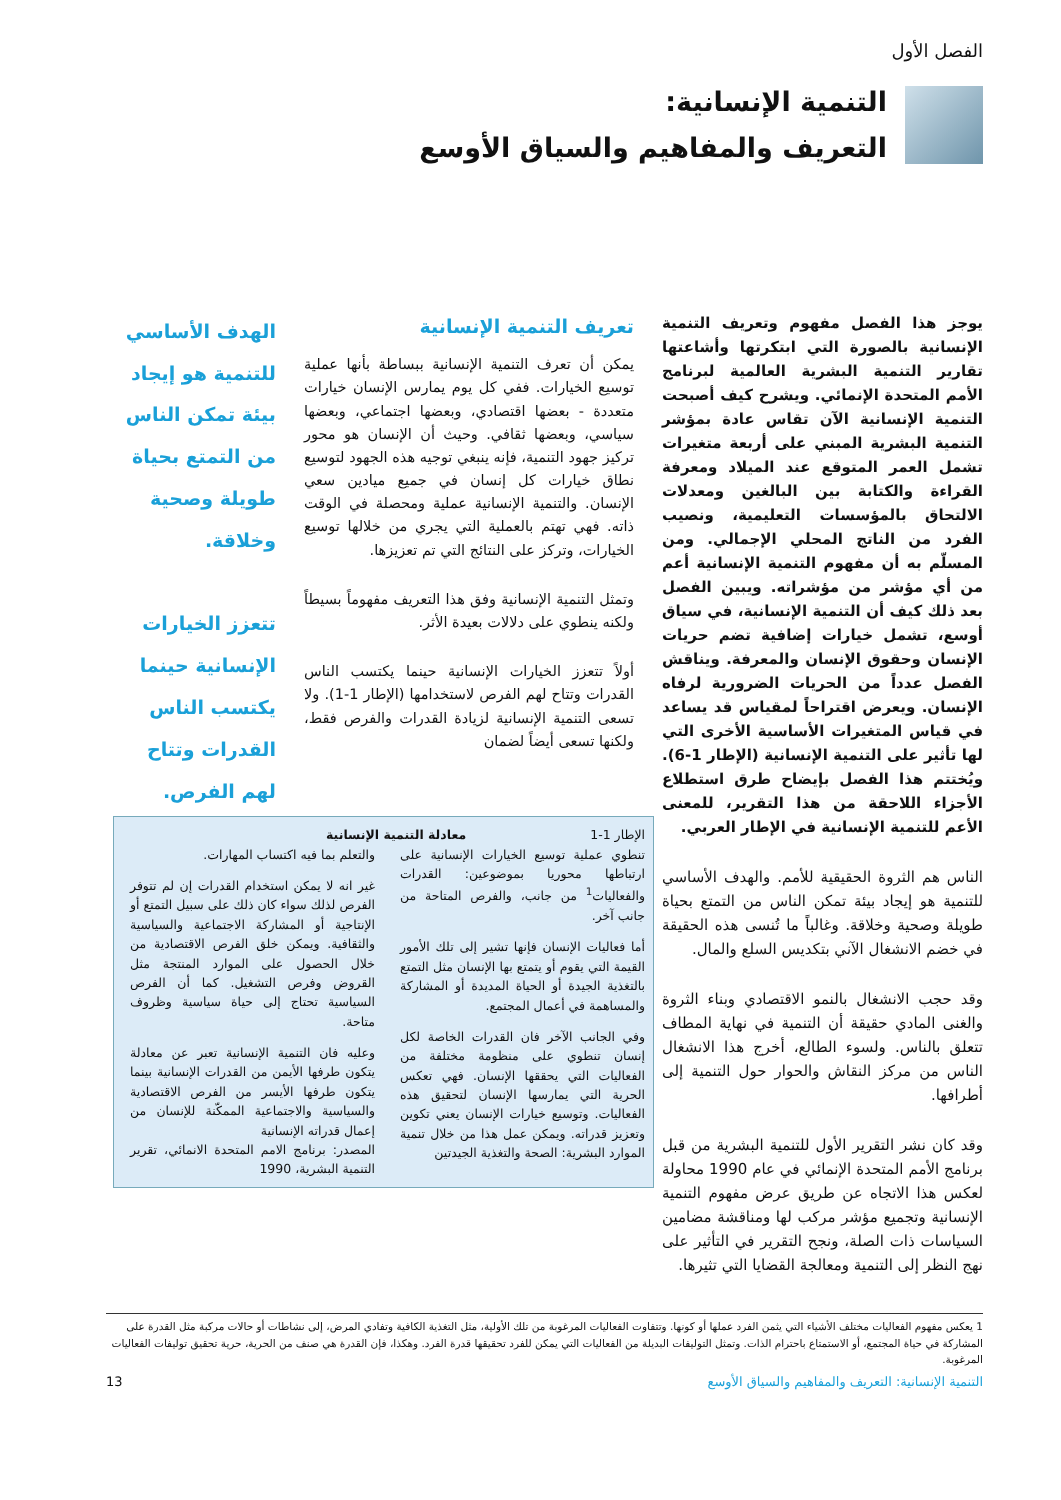الفصل الأول
التنمية الإنسانية:
التعريف والمفاهيم والسياق الأوسع
يوجز هذا الفصل مفهوم وتعريف التنمية الإنسانية بالصورة التي ابتكرتها وأشاعتها تقارير التنمية البشرية العالمية لبرنامج الأمم المتحدة الإنمائي. ويشرح كيف أصبحت التنمية الإنسانية الآن تقاس عادة بمؤشر التنمية البشرية المبني على أربعة متغيرات تشمل العمر المتوقع عند الميلاد ومعرفة القراءة والكتابة بين البالغين ومعدلات الالتحاق بالمؤسسات التعليمية، ونصيب الفرد من الناتج المحلي الإجمالي. ومن المسلّم به أن مفهوم التنمية الإنسانية أعم من أي مؤشر من مؤشراته. ويبين الفصل بعد ذلك كيف أن التنمية الإنسانية، في سياق أوسع، تشمل خيارات إضافية تضم حريات الإنسان وحقوق الإنسان والمعرفة. ويناقش الفصل عدداً من الحريات الضرورية لرفاه الإنسان. ويعرض اقتراحاً لمقياس قد يساعد في قياس المتغيرات الأساسية الأخرى التي لها تأثير على التنمية الإنسانية (الإطار 1-6). ويُختتم هذا الفصل بإيضاح طرق استطلاع الأجزاء اللاحقة من هذا التقرير، للمعنى الأعم للتنمية الإنسانية في الإطار العربي.
الناس هم الثروة الحقيقية للأمم. والهدف الأساسي للتنمية هو إيجاد بيئة تمكن الناس من التمتع بحياة طويلة وصحية وخلاقة. وغالباً ما تُنسى هذه الحقيقة في خضم الانشغال الآني بتكديس السلع والمال.
وقد حجب الانشغال بالنمو الاقتصادي وبناء الثروة والغنى المادي حقيقة أن التنمية في نهاية المطاف تتعلق بالناس. ولسوء الطالع، أخرج هذا الانشغال الناس من مركز النقاش والحوار حول التنمية إلى أطرافها.
وقد كان نشر التقرير الأول للتنمية البشرية من قبل برنامج الأمم المتحدة الإنمائي في عام 1990 محاولة لعكس هذا الاتجاه عن طريق عرض مفهوم التنمية الإنسانية وتجميع مؤشر مركب لها ومناقشة مضامين السياسات ذات الصلة، ونجح التقرير في التأثير على نهج النظر إلى التنمية ومعالجة القضايا التي تثيرها.
تعريف التنمية الإنسانية
يمكن أن تعرف التنمية الإنسانية ببساطة بأنها عملية توسيع الخيارات. ففي كل يوم يمارس الإنسان خيارات متعددة - بعضها اقتصادي، وبعضها اجتماعي، وبعضها سياسي، وبعضها ثقافي. وحيث أن الإنسان هو محور تركيز جهود التنمية، فإنه ينبغي توجيه هذه الجهود لتوسيع نطاق خيارات كل إنسان في جميع ميادين سعي الإنسان. والتنمية الإنسانية عملية ومحصلة في الوقت ذاته. فهي تهتم بالعملية التي يجري من خلالها توسيع الخيارات، وتركز على النتائج التي تم تعزيزها.
وتمثل التنمية الإنسانية وفق هذا التعريف مفهوماً بسيطاً ولكنه ينطوي على دلالات بعيدة الأثر.
أولاً تتعزز الخيارات الإنسانية حينما يكتسب الناس القدرات وتتاح لهم الفرص لاستخدامها (الإطار 1-1). ولا تسعى التنمية الإنسانية لزيادة القدرات والفرص فقط، ولكنها تسعى أيضاً لضمان
الهدف الأساسي للتنمية هو إيجاد بيئة تمكن الناس من التمتع بحياة طويلة وصحية وخلاقة.
تتعزز الخيارات الإنسانية حينما يكتسب الناس القدرات وتتاح لهم الفرص.
الإطار 1-1 معادلة التنمية الإنسانية
تنطوي عملية توسيع الخيارات الإنسانية على ارتباطها محوريا بموضوعين: القدرات والفعاليات<sup>1</sup> من جانب، والفرص المتاحة من جانب آخر.
أما فعاليات الإنسان فإنها تشير إلى تلك الأمور القيمة التي يقوم أو يتمتع بها الإنسان مثل التمتع بالتغذية الجيدة أو الحياة المديدة أو المشاركة والمساهمة في أعمال المجتمع.
وفي الجانب الآخر فان القدرات الخاصة لكل إنسان تنطوي على منظومة مختلفة من الفعاليات التي يحققها الإنسان. فهي تعكس الحرية التي يمارسها الإنسان لتحقيق هذه الفعاليات. وتوسيع خيارات الإنسان يعني تكوين وتعزيز قدراته. ويمكن عمل هذا من خلال تنمية الموارد البشرية: الصحة والتغذية الجيدتين
والتعلم بما فيه اكتساب المهارات.
غير انه لا يمكن استخدام القدرات إن لم تتوفر الفرص لذلك سواء كان ذلك على سبيل التمتع أو الإنتاجية أو المشاركة الاجتماعية والسياسية والثقافية. ويمكن خلق الفرص الاقتصادية من خلال الحصول على الموارد المنتجة مثل القروض وفرص التشغيل. كما أن الفرص السياسية تحتاج إلى حياة سياسية وظروف متاحة.
وعليه فان التنمية الإنسانية تعبر عن معادلة يتكون طرفها الأيمن من القدرات الإنسانية بينما يتكون طرفها الأيسر من الفرص الاقتصادية والسياسية والاجتماعية الممكّنة للإنسان من إعمال قدراته الإنسانية
المصدر: برنامج الامم المتحدة الانمائي، تقرير التنمية البشرية، 1990
1 يعكس مفهوم الفعاليات مختلف الأشياء التي يثمن الفرد عملها أو كونها. وتتفاوت الفعاليات المرغوبة من تلك الأولية، مثل التغذية الكافية وتفادي المرض، إلى نشاطات أو حالات مركبة مثل القدرة على المشاركة في حياة المجتمع، أو الاستمتاع باحترام الذات. وتمثل التوليفات البديلة من الفعاليات التي يمكن للفرد تحقيقها قدرة الفرد. وهكذا، فإن القدرة هي صنف من الحرية، حرية تحقيق توليفات الفعاليات المرغوبة.
التنمية الإنسانية: التعريف والمفاهيم والسياق الأوسع 13